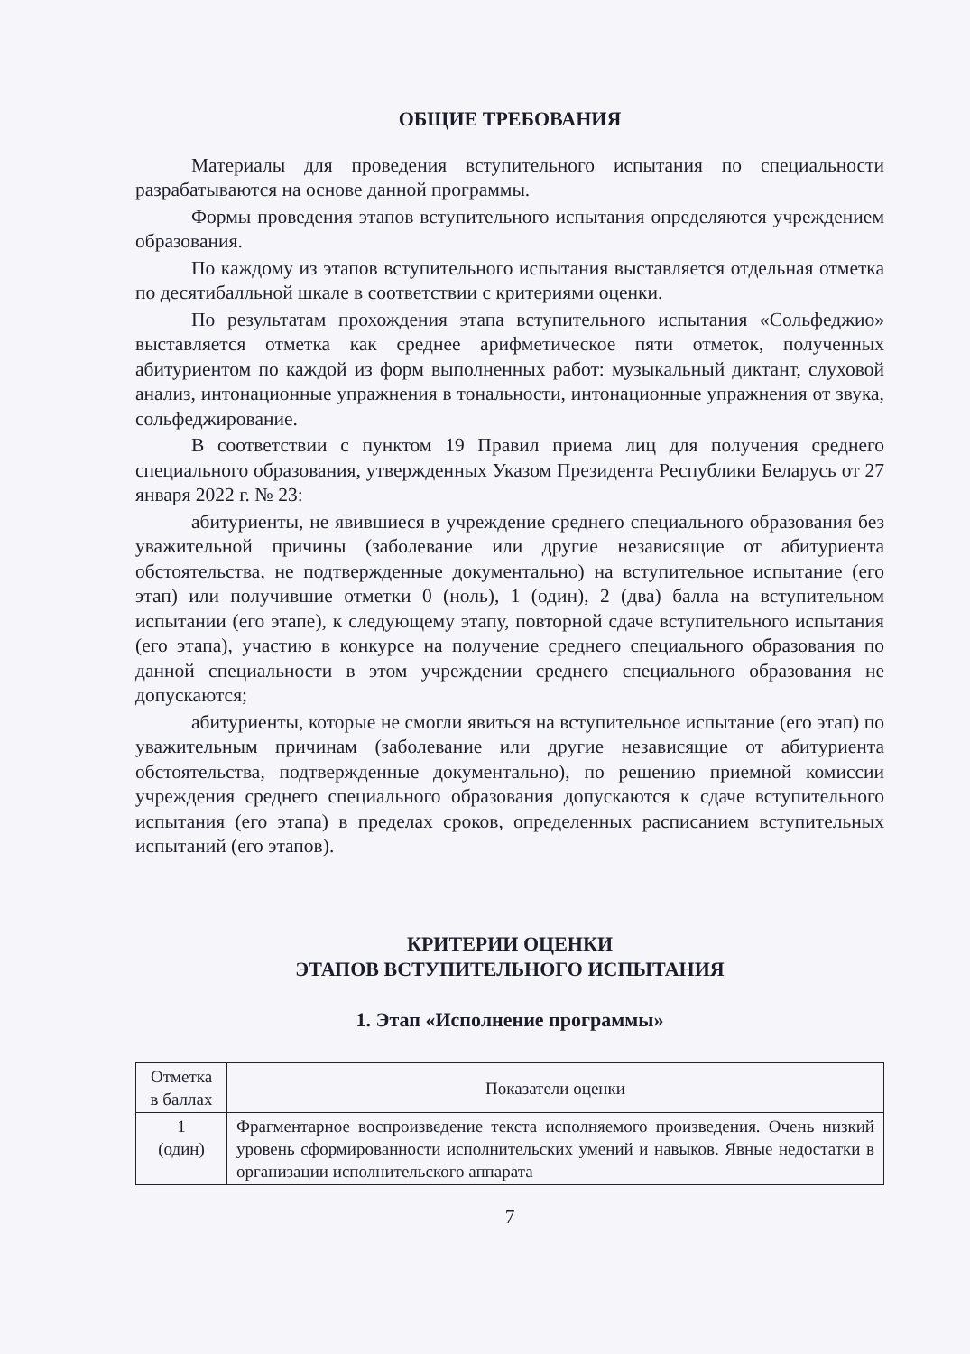ОБЩИЕ ТРЕБОВАНИЯ
Материалы для проведения вступительного испытания по специальности разрабатываются на основе данной программы.
Формы проведения этапов вступительного испытания определяются учреждением образования.
По каждому из этапов вступительного испытания выставляется отдельная отметка по десятибалльной шкале в соответствии с критериями оценки.
По результатам прохождения этапа вступительного испытания «Сольфеджио» выставляется отметка как среднее арифметическое пяти отметок, полученных абитуриентом по каждой из форм выполненных работ: музыкальный диктант, слуховой анализ, интонационные упражнения в тональности, интонационные упражнения от звука, сольфеджирование.
В соответствии с пунктом 19 Правил приема лиц для получения среднего специального образования, утвержденных Указом Президента Республики Беларусь от 27 января 2022 г. № 23:
абитуриенты, не явившиеся в учреждение среднего специального образования без уважительной причины (заболевание или другие независящие от абитуриента обстоятельства, не подтвержденные документально) на вступительное испытание (его этап) или получившие отметки 0 (ноль), 1 (один), 2 (два) балла на вступительном испытании (его этапе), к следующему этапу, повторной сдаче вступительного испытания (его этапа), участию в конкурсе на получение среднего специального образования по данной специальности в этом учреждении среднего специального образования не допускаются;
абитуриенты, которые не смогли явиться на вступительное испытание (его этап) по уважительным причинам (заболевание или другие независящие от абитуриента обстоятельства, подтвержденные документально), по решению приемной комиссии учреждения среднего специального образования допускаются к сдаче вступительного испытания (его этапа) в пределах сроков, определенных расписанием вступительных испытаний (его этапов).
КРИТЕРИИ ОЦЕНКИ
ЭТАПОВ ВСТУПИТЕЛЬНОГО ИСПЫТАНИЯ
1. Этап «Исполнение программы»
| Отметка в баллах | Показатели оценки |
| --- | --- |
| 1 (один) | Фрагментарное воспроизведение текста исполняемого произведения. Очень низкий уровень сформированности исполнительских умений и навыков. Явные недостатки в организации исполнительского аппарата |
7